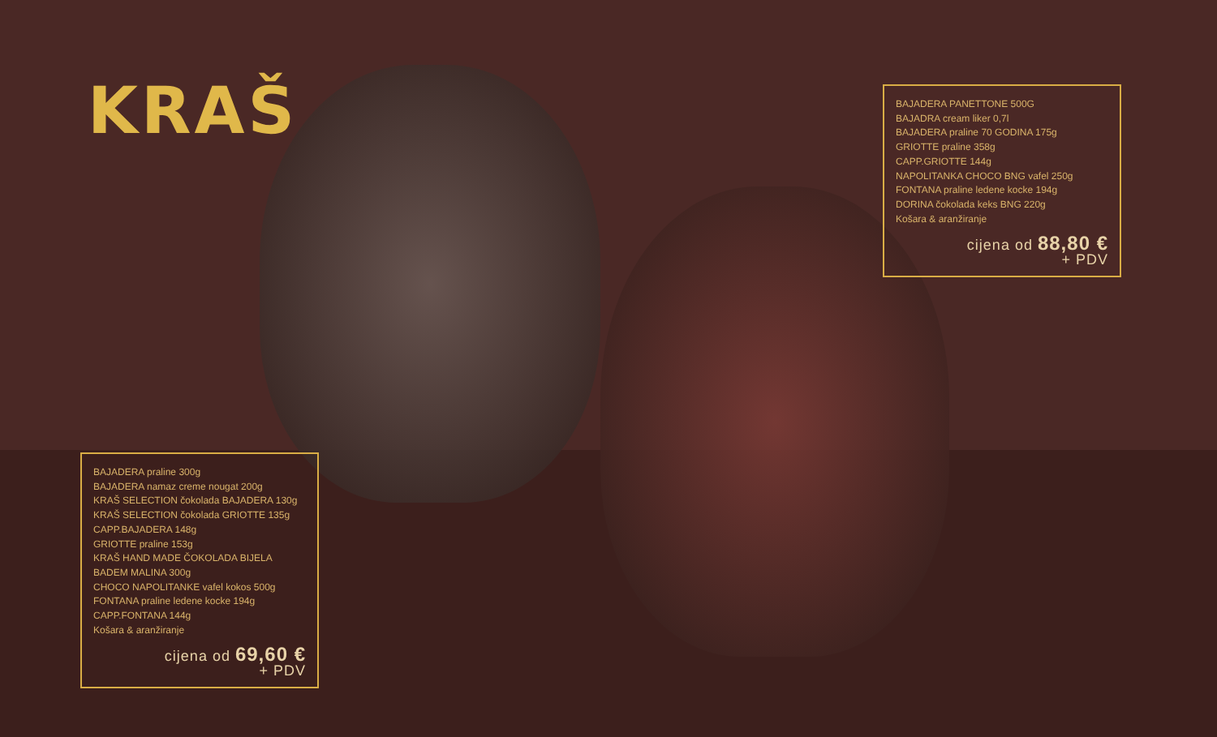KRAŠ
BAJADERA PANETTONE 500G
BAJADRA cream liker 0,7l
BAJADERA praline 70 GODINA 175g
GRIOTTE praline 358g
CAPP.GRIOTTE 144g
NAPOLITANKA CHOCO BNG vafel 250g
FONTANA praline ledene kocke 194g
DORINA čokolada keks BNG 220g
Košara & aranžiranje
cijena od 88,80 €
+ PDV
BAJADERA praline 300g
BAJADERA namaz creme nougat 200g
KRAŠ SELECTION čokolada BAJADERA 130g
KRAŠ SELECTION čokolada GRIOTTE 135g
CAPP.BAJADERA 148g
GRIOTTE praline 153g
KRAŠ HAND MADE ČOKOLADA BIJELA BADEM MALINA 300g
CHOCO NAPOLITANKE vafel kokos 500g
FONTANA praline ledene kocke 194g
CAPP.FONTANA 144g
Košara & aranžiranje
cijena od 69,60 €
+ PDV